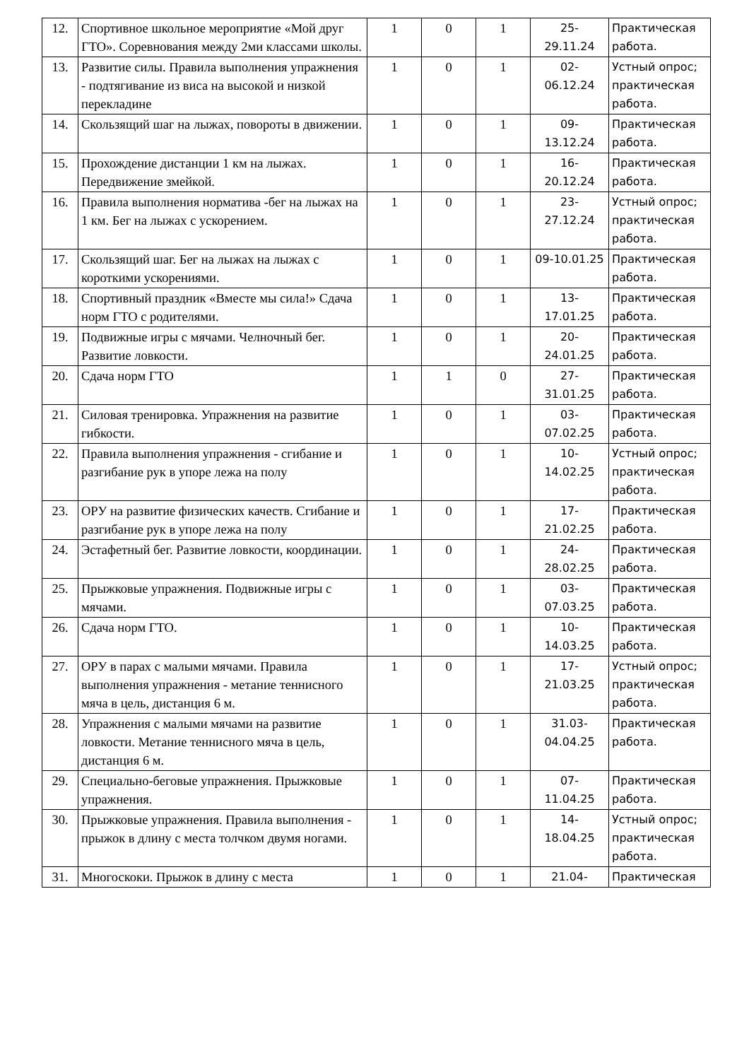| 12. | Спортивное школьное мероприятие «Мой друг ГТО». Соревнования между 2ми классами школы. | 1 | 0 | 1 | 25- 29.11.24 | Практическая работа. |
| 13. | Развитие силы. Правила выполнения упражнения - подтягивание из виса на высокой и низкой перекладине | 1 | 0 | 1 | 02- 06.12.24 | Устный опрос; практическая работа. |
| 14. | Скользящий шаг на лыжах, повороты в движении. | 1 | 0 | 1 | 09- 13.12.24 | Практическая работа. |
| 15. | Прохождение дистанции 1 км на лыжах. Передвижение змейкой. | 1 | 0 | 1 | 16- 20.12.24 | Практическая работа. |
| 16. | Правила выполнения норматива -бег на лыжах на 1 км. Бег на лыжах с ускорением. | 1 | 0 | 1 | 23- 27.12.24 | Устный опрос; практическая работа. |
| 17. | Скользящий шаг. Бег на лыжах на лыжах с короткими ускорениями. | 1 | 0 | 1 | 09-10.01.25 | Практическая работа. |
| 18. | Спортивный праздник «Вместе мы сила!» Сдача норм ГТО с родителями. | 1 | 0 | 1 | 13- 17.01.25 | Практическая работа. |
| 19. | Подвижные игры с мячами. Челночный бег. Развитие ловкости. | 1 | 0 | 1 | 20- 24.01.25 | Практическая работа. |
| 20. | Сдача норм ГТО | 1 | 1 | 0 | 27- 31.01.25 | Практическая работа. |
| 21. | Силовая тренировка. Упражнения на развитие гибкости. | 1 | 0 | 1 | 03- 07.02.25 | Практическая работа. |
| 22. | Правила выполнения упражнения - сгибание и разгибание рук в упоре лежа на полу | 1 | 0 | 1 | 10- 14.02.25 | Устный опрос; практическая работа. |
| 23. | ОРУ на развитие физических качеств. Сгибание и разгибание рук в упоре лежа на полу | 1 | 0 | 1 | 17- 21.02.25 | Практическая работа. |
| 24. | Эстафетный бег. Развитие ловкости, координации. | 1 | 0 | 1 | 24- 28.02.25 | Практическая работа. |
| 25. | Прыжковые упражнения. Подвижные игры с мячами. | 1 | 0 | 1 | 03- 07.03.25 | Практическая работа. |
| 26. | Сдача норм ГТО. | 1 | 0 | 1 | 10- 14.03.25 | Практическая работа. |
| 27. | ОРУ в парах с малыми мячами. Правила выполнения упражнения - метание теннисного мяча в цель, дистанция 6 м. | 1 | 0 | 1 | 17- 21.03.25 | Устный опрос; практическая работа. |
| 28. | Упражнения с малыми мячами на развитие ловкости. Метание теннисного мяча в цель, дистанция 6 м. | 1 | 0 | 1 | 31.03- 04.04.25 | Практическая работа. |
| 29. | Специально-беговые упражнения. Прыжковые упражнения. | 1 | 0 | 1 | 07- 11.04.25 | Практическая работа. |
| 30. | Прыжковые упражнения. Правила выполнения - прыжок в длину с места толчком двумя ногами. | 1 | 0 | 1 | 14- 18.04.25 | Устный опрос; практическая работа. |
| 31. | Многоскоки. Прыжок в длину с места | 1 | 0 | 1 | 21.04- | Практическая |